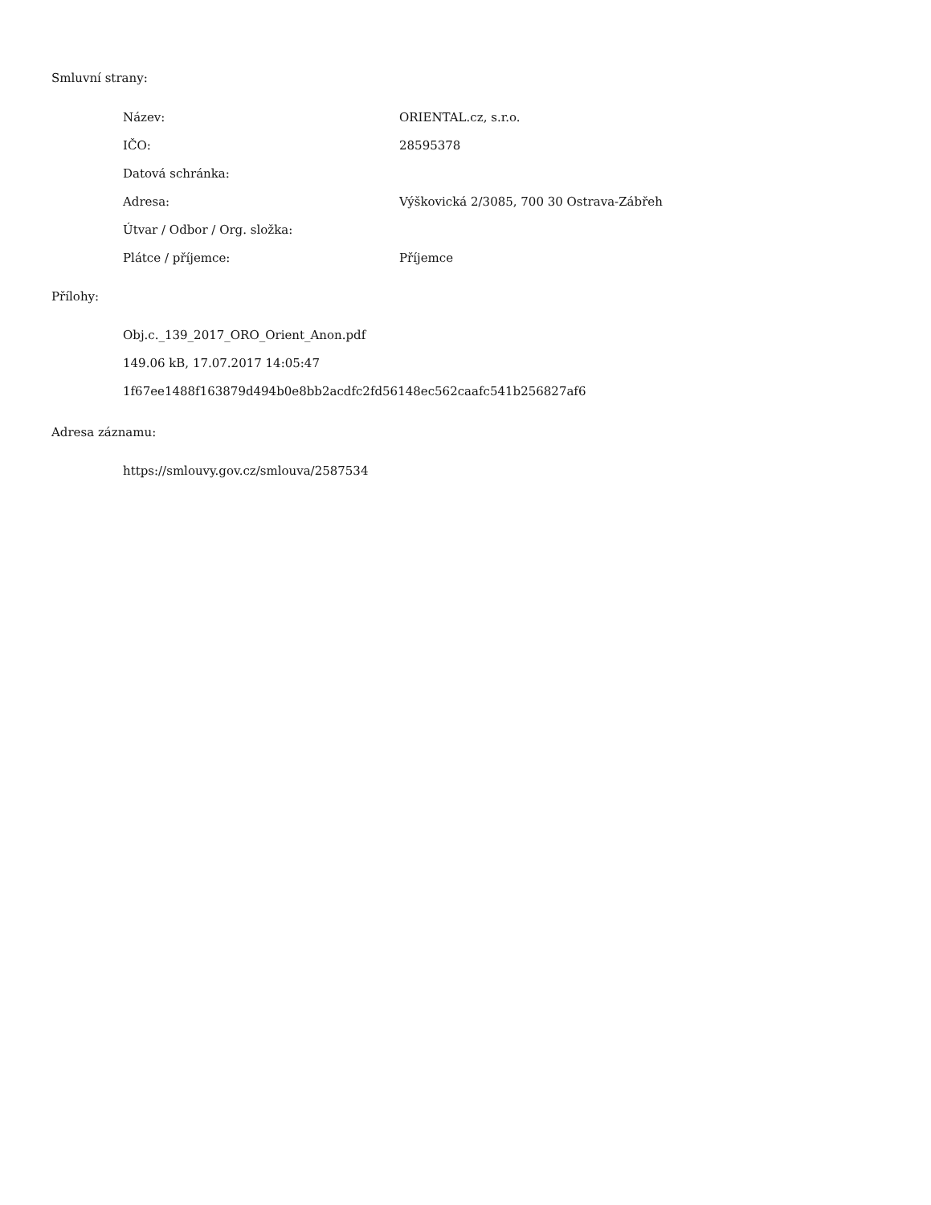Smluvní strany:
| Název: | ORIENTAL.cz, s.r.o. |
| IČO: | 28595378 |
| Datová schránka: | |
| Adresa: | Výškovická 2/3085, 700 30 Ostrava-Zábřeh |
| Útvar / Odbor / Org. složka: | |
| Plátce / příjemce: | Příjemce |
Přílohy:
Obj.c._139_2017_ORO_Orient_Anon.pdf
149.06 kB, 17.07.2017 14:05:47
1f67ee1488f163879d494b0e8bb2acdfc2fd56148ec562caafc541b256827af6
Adresa záznamu:
https://smlouvy.gov.cz/smlouva/2587534